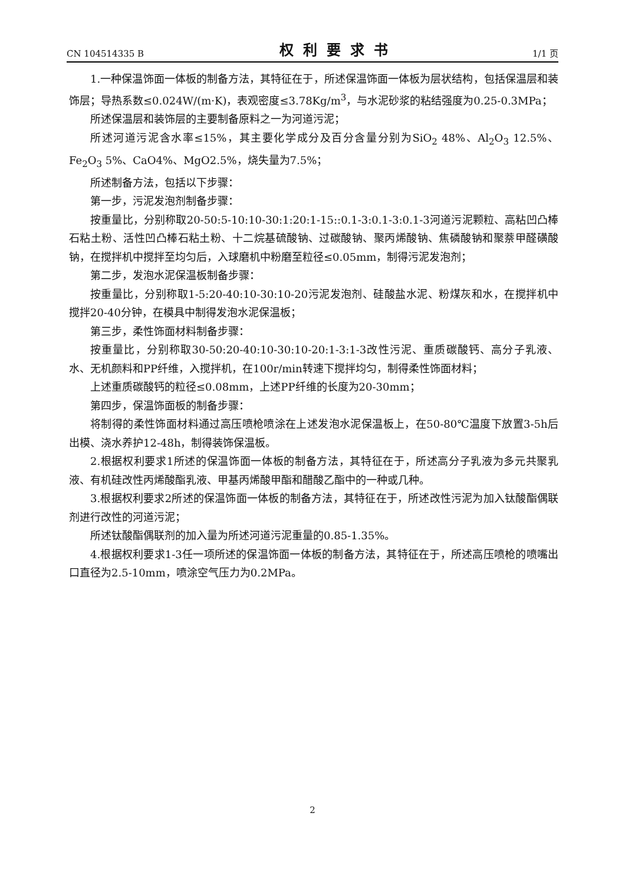CN 104514335 B 权利要求书 1/1 页
1.一种保温饰面一体板的制备方法，其特征在于，所述保温饰面一体板为层状结构，包括保温层和装饰层；导热系数≤0.024W/(m·K)，表观密度≤3.78Kg/m<sup>3</sup>，与水泥砂浆的粘结强度为0.25-0.3MPa；
所述保温层和装饰层的主要制备原料之一为河道污泥；
所述河道污泥含水率≤15%，其主要化学成分及百分含量分别为SiO<sub>2</sub> 48%、Al<sub>2</sub>O<sub>3</sub> 12.5%、Fe<sub>2</sub>O<sub>3</sub> 5%、CaO4%、MgO2.5%，烧失量为7.5%；
所述制备方法，包括以下步骤：
第一步，污泥发泡剂制备步骤：
按重量比，分别称取20-50:5-10:10-30:1:20:1-15::0.1-3:0.1-3:0.1-3河道污泥颗粒、高粘凹凸棒石粘土粉、活性凹凸棒石粘土粉、十二烷基硫酸钠、过碳酸钠、聚丙烯酸钠、焦磷酸钠和聚萘甲醛磺酸钠，在搅拌机中搅拌至均匀后，入球磨机中粉磨至粒径≤0.05mm，制得污泥发泡剂；
第二步，发泡水泥保温板制备步骤：
按重量比，分别称取1-5:20-40:10-30:10-20污泥发泡剂、硅酸盐水泥、粉煤灰和水，在搅拌机中搅拌20-40分钟，在模具中制得发泡水泥保温板；
第三步，柔性饰面材料制备步骤：
按重量比，分别称取30-50:20-40:10-30:10-20:1-3:1-3改性污泥、重质碳酸钙、高分子乳液、水、无机颜料和PP纤维，入搅拌机，在100r/min转速下搅拌均匀，制得柔性饰面材料；
上述重质碳酸钙的粒径≤0.08mm，上述PP纤维的长度为20-30mm；
第四步，保温饰面板的制备步骤：
将制得的柔性饰面材料通过高压喷枪喷涂在上述发泡水泥保温板上，在50-80℃温度下放置3-5h后出模、浇水养护12-48h，制得装饰保温板。
2.根据权利要求1所述的保温饰面一体板的制备方法，其特征在于，所述高分子乳液为多元共聚乳液、有机硅改性丙烯酸酯乳液、甲基丙烯酸甲酯和醋酸乙酯中的一种或几种。
3.根据权利要求2所述的保温饰面一体板的制备方法，其特征在于，所述改性污泥为加入钛酸酯偶联剂进行改性的河道污泥；
所述钛酸酯偶联剂的加入量为所述河道污泥重量的0.85-1.35%。
4.根据权利要求1-3任一项所述的保温饰面一体板的制备方法，其特征在于，所述高压喷枪的喷嘴出口直径为2.5-10mm，喷涂空气压力为0.2MPa。
2